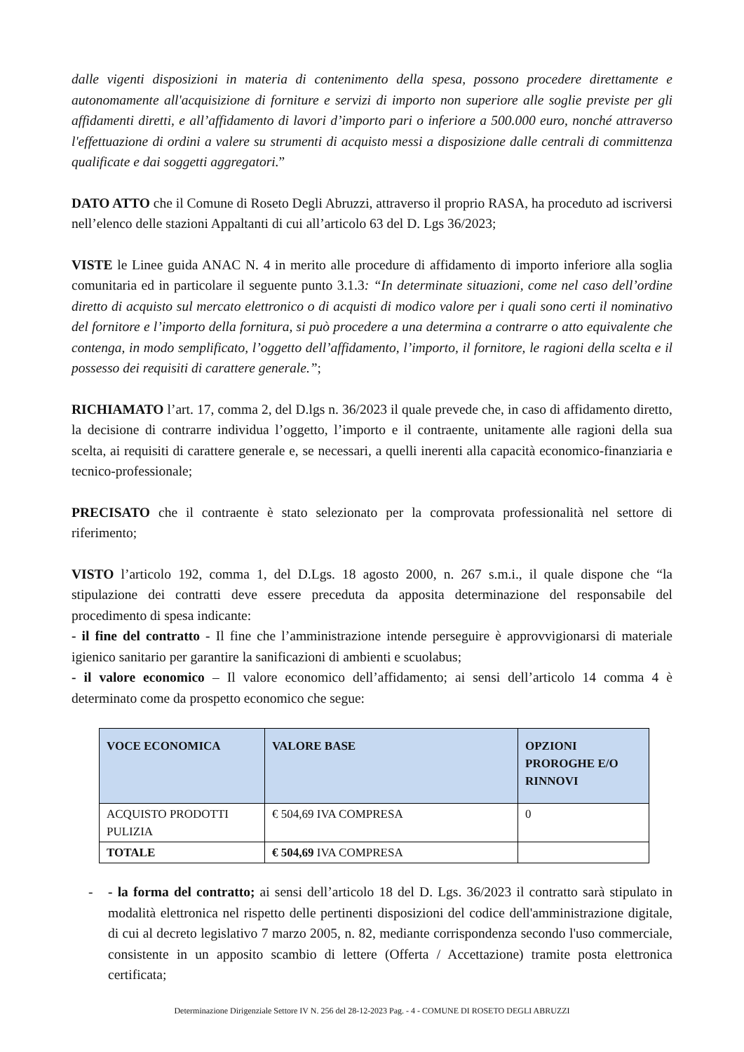dalle vigenti disposizioni in materia di contenimento della spesa, possono procedere direttamente e autonomamente all'acquisizione di forniture e servizi di importo non superiore alle soglie previste per gli affidamenti diretti, e all’affidamento di lavori d’importo pari o inferiore a 500.000 euro, nonché attraverso l'effettuazione di ordini a valere su strumenti di acquisto messi a disposizione dalle centrali di committenza qualificate e dai soggetti aggregatori.”
DATO ATTO che il Comune di Roseto Degli Abruzzi, attraverso il proprio RASA, ha proceduto ad iscriversi nell’elenco delle stazioni Appaltanti di cui all’articolo 63 del D. Lgs 36/2023;
VISTE le Linee guida ANAC N. 4 in merito alle procedure di affidamento di importo inferiore alla soglia comunitaria ed in particolare il seguente punto 3.1.3: “In determinate situazioni, come nel caso dell’ordine diretto di acquisto sul mercato elettronico o di acquisti di modico valore per i quali sono certi il nominativo del fornitore e l’importo della fornitura, si può procedere a una determina a contrarre o atto equivalente che contenga, in modo semplificato, l’oggetto dell’affidamento, l’importo, il fornitore, le ragioni della scelta e il possesso dei requisiti di carattere generale.”;
RICHIAMATO l’art. 17, comma 2, del D.lgs n. 36/2023 il quale prevede che, in caso di affidamento diretto, la decisione di contrarre individua l’oggetto, l’importo e il contraente, unitamente alle ragioni della sua scelta, ai requisiti di carattere generale e, se necessari, a quelli inerenti alla capacità economico-finanziaria e tecnico-professionale;
PRECISATO che il contraente è stato selezionato per la comprovata professionalità nel settore di riferimento;
VISTO l’articolo 192, comma 1, del D.Lgs. 18 agosto 2000, n. 267 s.m.i., il quale dispone che “la stipulazione dei contratti deve essere preceduta da apposita determinazione del responsabile del procedimento di spesa indicante:
- il fine del contratto - Il fine che l’amministrazione intende perseguire è approvvigionarsi di materiale igienico sanitario per garantire la sanificazioni di ambienti e scuolabus;
- il valore economico – Il valore economico dell’affidamento; ai sensi dell’articolo 14 comma 4 è determinato come da prospetto economico che segue:
| VOCE ECONOMICA | VALORE BASE | OPZIONI PROROGHE E/O RINNOVI |
| --- | --- | --- |
| ACQUISTO PRODOTTI PULIZIA | € 504,69 IVA COMPRESA | 0 |
| TOTALE | € 504,69 IVA COMPRESA | |
- - la forma del contratto; ai sensi dell’articolo 18 del D. Lgs. 36/2023 il contratto sarà stipulato in modalità elettronica nel rispetto delle pertinenti disposizioni del codice dell'amministrazione digitale, di cui al decreto legislativo 7 marzo 2005, n. 82, mediante corrispondenza secondo l'uso commerciale, consistente in un apposito scambio di lettere (Offerta / Accettazione) tramite posta elettronica certificata;
Determinazione Dirigenziale Settore IV N. 256 del 28-12-2023 Pag. - 4 - COMUNE DI ROSETO DEGLI ABRUZZI